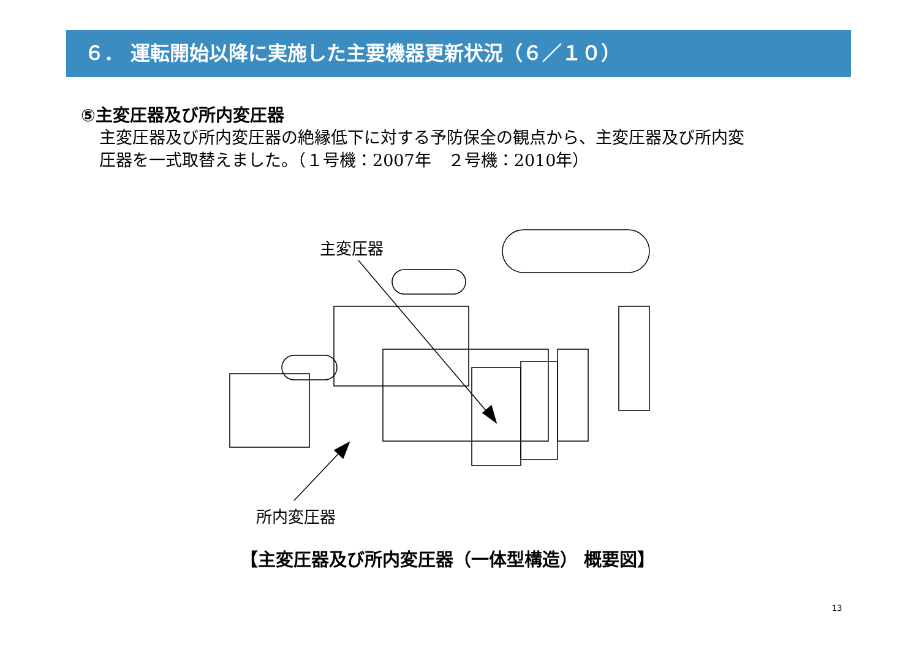６． 運転開始以降に実施した主要機器更新状況（６／１０）
⑤主変圧器及び所内変圧器
主変圧器及び所内変圧器の絶縁低下に対する予防保全の観点から、主変圧器及び所内変
圧器を一式取替えました。（１号機：2007年　２号機：2010年）
主変圧器
所内変圧器
【主変圧器及び所内変圧器（一体型構造） 概要図】
13